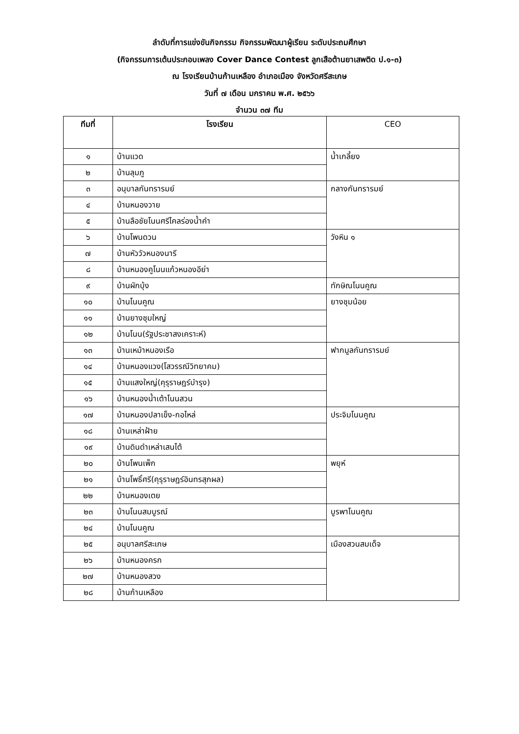ลำดับที่การแข่งขันกิจกรรม กิจกรรมพัฒนาผู้เรียน ระดับประถมศึกษา
(กิจกรรมการเต้นประกอบเพลง Cover Dance Contest ลูกเสือต้านยาเสพติด ป.๑-๓)
ณ โรงเรียนบ้านก้านเหลือง อำเภอเมือง จังหวัดศรีสะเกษ
วันที่ ๗ เดือน มกราคม พ.ศ. ๒๕๖๖
จำนวน ๓๗ ทีม
| ทีมที่ | โรงเรียน | CEO |
| --- | --- | --- |
| ๑ | บ้านแวด | น้ำเกลี้ยง |
| ๒ | บ้านลุมภู | |
| ๓ | อนุบาลกันทรารมย์ | กลางกันทรารมย์ |
| ๔ | บ้านหนองวาย | |
| ๕ | บ้านลือชัยโนนศรีไคลร่องน้ำคำ | |
| ๖ | บ้านโพนดวน | วังหิน ๑ |
| ๗ | บ้านหัววัวหนองนารี | |
| ๘ | บ้านหนองคูโนนแก้วหนองอีย่า | |
| ๙ | บ้านผักบุ้ง | ทักษิณโนนคูณ |
| ๑๐ | บ้านโนนคูณ | ยางชุมน้อย |
| ๑๑ | บ้านยางชุมใหญ่ | |
| ๑๒ | บ้านโนน(รัฐประชาสงเคราะห์) | |
| ๑๓ | บ้านเหม้าหนองเรือ | ฟากมูลกันทรารมย์ |
| ๑๔ | บ้านหนองแวง(โสวรรณีวิทยาคม) | |
| ๑๕ | บ้านแสงใหญ่(คุรุราษฎร์บำรุง) | |
| ๑๖ | บ้านหนองน้ำเต้าโนนสวน | |
| ๑๗ | บ้านหนองปลาเข็ง-กอไหล่ | ประจิมโนนคูณ |
| ๑๘ | บ้านเหล่าฝ้าย | |
| ๑๙ | บ้านดินดำเหล่าเสนไต้ | |
| ๒๐ | บ้านโพนเพ็ก | พยุห์ |
| ๒๑ | บ้านโพธิ์ศรี(คุรุราษฎร์อินทรสุภผล) | |
| ๒๒ | บ้านหนองเตย | |
| ๒๓ | บ้านโนนสมบูรณ์ | บูรพาโนนคูณ |
| ๒๔ | บ้านโนนคูณ | |
| ๒๕ | อนุบาลศรีสะเกษ | เมืองสวนสมเด็จ |
| ๒๖ | บ้านหนองครก | |
| ๒๗ | บ้านหนองสวง | |
| ๒๘ | บ้านก้านเหลือง | |